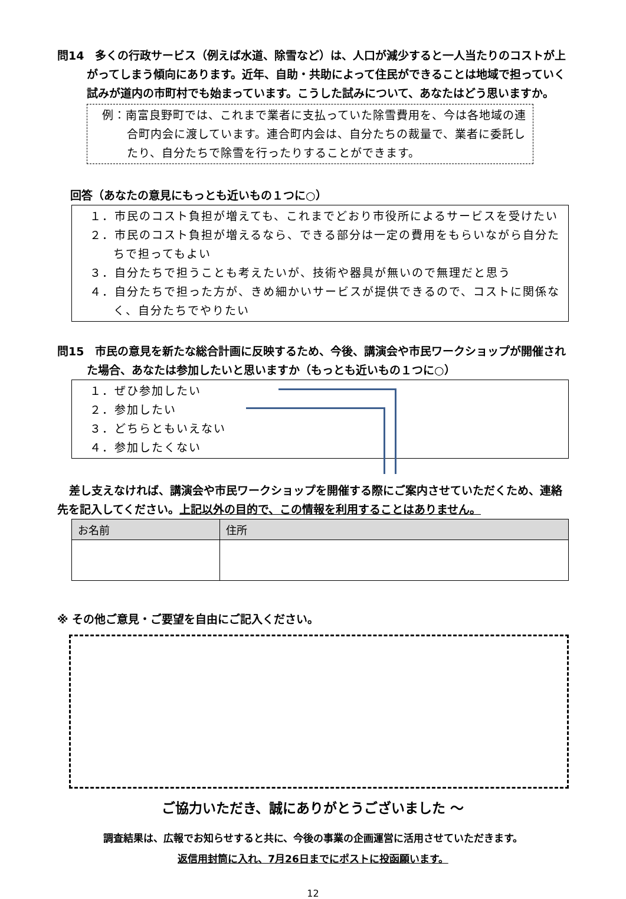問14　多くの行政サービス（例えば水道、除雪など）は、人口が減少すると一人当たりのコストが上がってしまう傾向にあります。近年、自助・共助によって住民ができることは地域で担っていく試みが道内の市町村でも始まっています。こうした試みについて、あなたはどう思いますか。
例：南富良野町では、これまで業者に支払っていた除雪費用を、今は各地域の連合町内会に渡しています。連合町内会は、自分たちの裁量で、業者に委託したり、自分たちで除雪を行ったりすることができます。
回答（あなたの意見にもっとも近いもの１つに○）
１．市民のコスト負担が増えても、これまでどおり市役所によるサービスを受けたい
２．市民のコスト負担が増えるなら、できる部分は一定の費用をもらいながら自分たちで担ってもよい
３．自分たちで担うことも考えたいが、技術や器具が無いので無理だと思う
４．自分たちで担った方が、きめ細かいサービスが提供できるので、コストに関係なく、自分たちでやりたい
問15　市民の意見を新たな総合計画に反映するため、今後、講演会や市民ワークショップが開催された場合、あなたは参加したいと思いますか（もっとも近いもの１つに○）
１．ぜひ参加したい
２．参加したい
３．どちらともいえない
４．参加したくない
差し支えなければ、講演会や市民ワークショップを開催する際にご案内させていただくため、連絡先を記入してください。上記以外の目的で、この情報を利用することはありません。
| お名前 | 住所 |
| --- | --- |
※ その他ご意見・ご要望を自由にご記入ください。
ご協力いただき、誠にありがとうございました ～
調査結果は、広報でお知らせすると共に、今後の事業の企画運営に活用させていただきます。
返信用封筒に入れ、7月26日までにポストに投函願います。
12